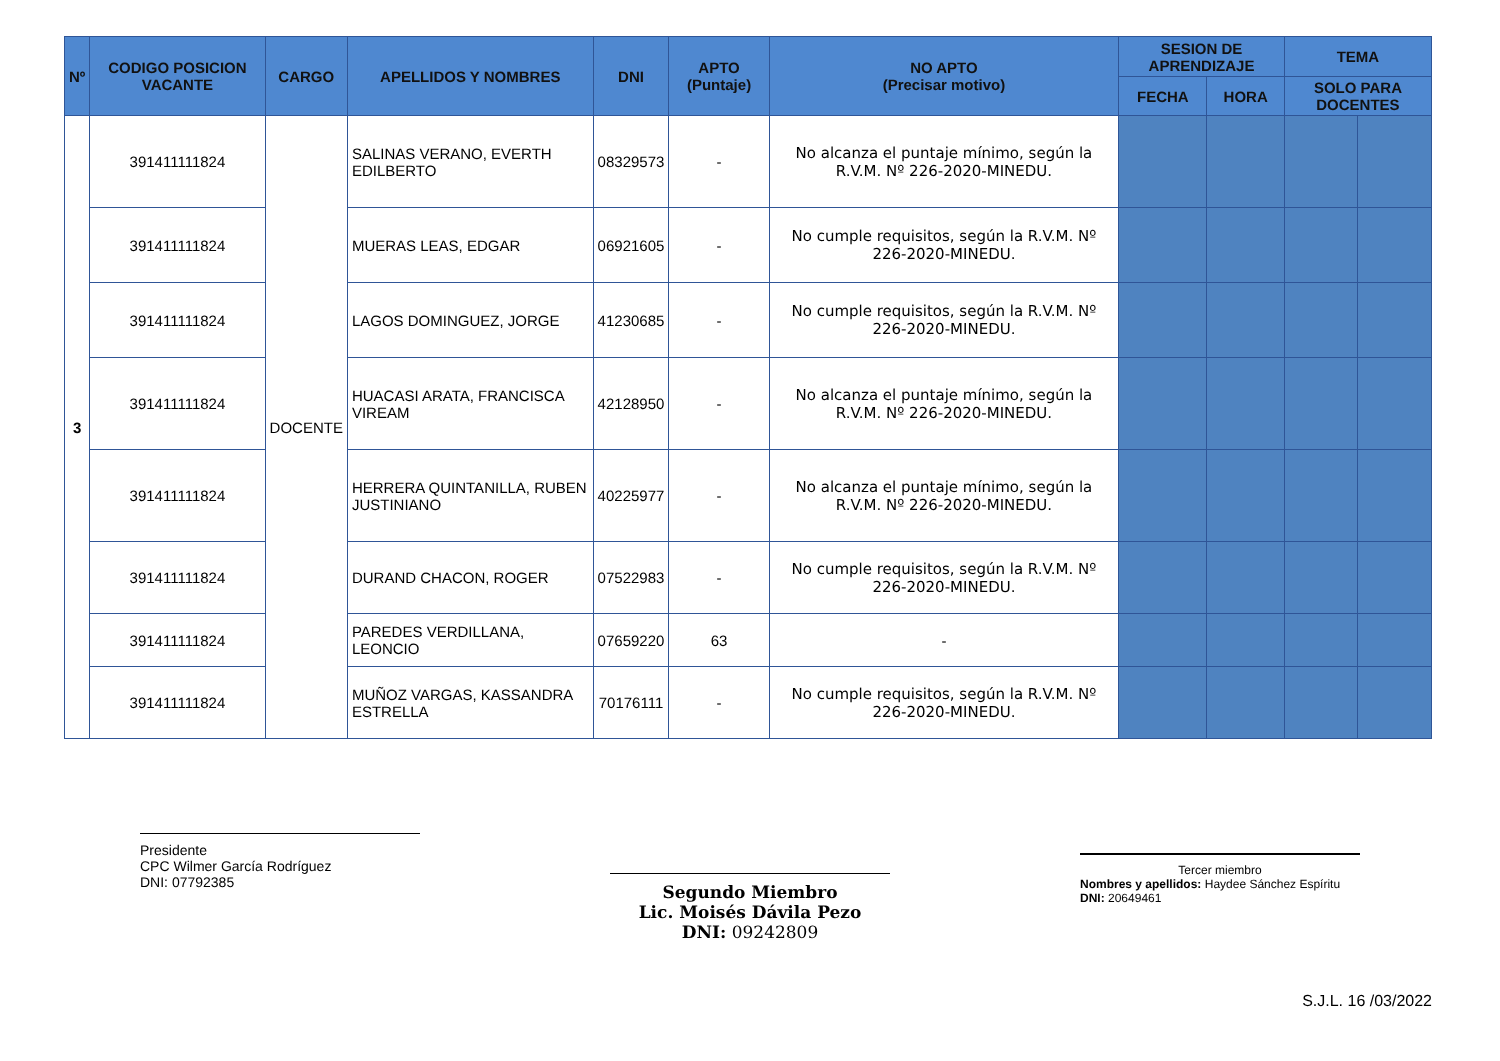| Nº | CODIGO POSICION VACANTE | CARGO | APELLIDOS Y NOMBRES | DNI | APTO (Puntaje) | NO APTO (Precisar motivo) | SESION DE APRENDIZAJE | | TEMA | |
| --- | --- | --- | --- | --- | --- | --- | --- | --- | --- | --- |
| | | | | | | | FECHA | HORA | SOLO PARA DOCENTES | |
| 3 | 391411111824 | DOCENTE | SALINAS VERANO, EVERTH EDILBERTO | 08329573 | - | No alcanza el puntaje mínimo, según la R.V.M. Nº 226-2020-MINEDU. | | | | |
| | 391411111824 | | MUERAS LEAS, EDGAR | 06921605 | - | No cumple requisitos, según la R.V.M. Nº 226-2020-MINEDU. | | | | |
| | 391411111824 | | LAGOS DOMINGUEZ, JORGE | 41230685 | - | No cumple requisitos, según la R.V.M. Nº 226-2020-MINEDU. | | | | |
| | 391411111824 | | HUACASI ARATA, FRANCISCA VIREAM | 42128950 | - | No alcanza el puntaje mínimo, según la R.V.M. Nº 226-2020-MINEDU. | | | | |
| | 391411111824 | | HERRERA QUINTANILLA, RUBEN JUSTINIANO | 40225977 | - | No alcanza el puntaje mínimo, según la R.V.M. Nº 226-2020-MINEDU. | | | | |
| | 391411111824 | | DURAND CHACON, ROGER | 07522983 | - | No cumple requisitos, según la R.V.M. Nº 226-2020-MINEDU. | | | | |
| | 391411111824 | | PAREDES VERDILLANA, LEONCIO | 07659220 | 63 | - | | | | |
| | 391411111824 | | MUÑOZ VARGAS, KASSANDRA ESTRELLA | 70176111 | - | No cumple requisitos, según la R.V.M. Nº 226-2020-MINEDU. | | | | |
Presidente
CPC Wilmer García Rodríguez
DNI: 07792385
Segundo Miembro
Lic. Moisés Dávila Pezo
DNI: 09242809
Tercer miembro
Nombres y apellidos: Haydee Sánchez Espíritu
DNI: 20649461
S.J.L. 16 /03/2022